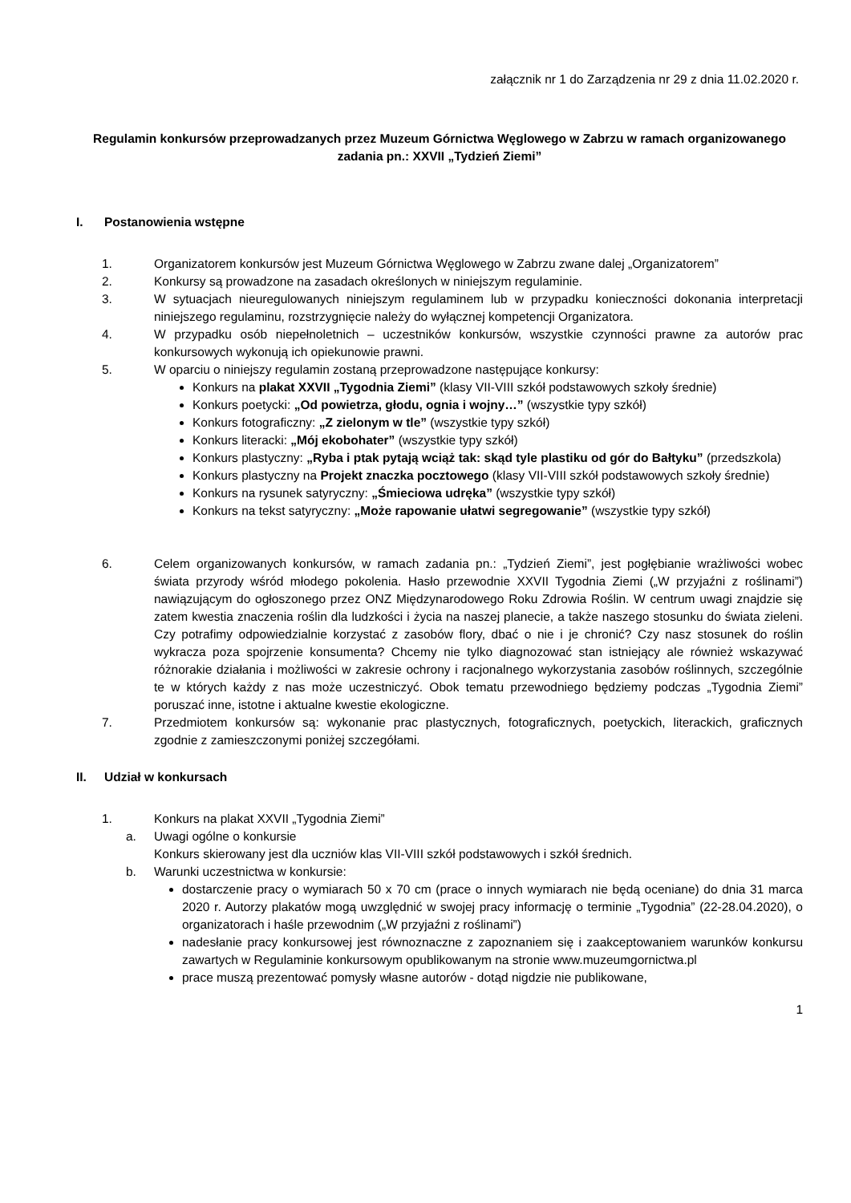załącznik nr 1 do Zarządzenia nr 29 z dnia 11.02.2020 r.
Regulamin konkursów przeprowadzanych przez Muzeum Górnictwa Węglowego w Zabrzu w ramach organizowanego zadania pn.: XXVII „Tydzień Ziemi”
I. Postanowienia wstępne
1. Organizatorem konkursów jest Muzeum Górnictwa Węglowego w Zabrzu zwane dalej „Organizatorem”
2. Konkursy są prowadzone na zasadach określonych w niniejszym regulaminie.
3. W sytuacjach nieuregulowanych niniejszym regulaminem lub w przypadku konieczności dokonania interpretacji niniejszego regulaminu, rozstrzygnięcie należy do wyłącznej kompetencji Organizatora.
4. W przypadku osób niepełnoletnich – uczestników konkursów, wszystkie czynności prawne za autorów prac konkursowych wykonują ich opiekunowie prawni.
5. W oparciu o niniejszy regulamin zostaną przeprowadzone następujące konkursy:
Konkurs na plakat XXVII „Tygodnia Ziemi” (klasy VII-VIII szkół podstawowych szkoły średnie)
Konkurs poetycki: „Od powietrza, głodu, ognia i wojny…” (wszystkie typy szkół)
Konkurs fotograficzny: „Z zielonym w tle” (wszystkie typy szkół)
Konkurs literacki: „Mój ekobohater” (wszystkie typy szkół)
Konkurs plastyczny: „Ryba i ptak pytają wciąż tak: skąd tyle plastiku od gór do Bałtyku” (przedszkola)
Konkurs plastyczny na Projekt znaczka pocztowego (klasy VII-VIII szkół podstawowych szkoły średnie)
Konkurs na rysunek satyryczny: „Śmieciowa udręka” (wszystkie typy szkół)
Konkurs na tekst satyryczny: „Może rapowanie ułatwi segregowanie” (wszystkie typy szkół)
6. Celem organizowanych konkursów, w ramach zadania pn.: „Tydzień Ziemi”, jest pogłębianie wrażliwości wobec świata przyrody wśród młodego pokolenia. Hasło przewodnie XXVII Tygodnia Ziemi („W przyjaźni z roślinami”) nawiązującym do ogłoszonego przez ONZ Międzynarodowego Roku Zdrowia Roślin. W centrum uwagi znajdzie się zatem kwestia znaczenia roślin dla ludzkości i życia na naszej planecie, a także naszego stosunku do świata zieleni. Czy potrafimy odpowiedzialnie korzystać z zasobów flory, dbać o nie i je chronić? Czy nasz stosunek do roślin wykracza poza spojrzenie konsumenta? Chcemy nie tylko diagnozować stan istniejący ale również wskazywać różnorakie działania i możliwości w zakresie ochrony i racjonalnego wykorzystania zasobów roślinnych, szczególnie te w których każdy z nas może uczestniczyć. Obok tematu przewodniego będziemy podczas „Tygodnia Ziemi” poruszać inne, istotne i aktualne kwestie ekologiczne.
7. Przedmiotem konkursów są: wykonanie prac plastycznych, fotograficznych, poetyckich, literackich, graficznych zgodnie z zamieszczonymi poniżej szczegółami.
II. Udział w konkursach
1. Konkurs na plakat XXVII „Tygodnia Ziemi”
a. Uwagi ogólne o konkursie
Konkurs skierowany jest dla uczniów klas VII-VIII szkół podstawowych i szkół średnich.
b. Warunki uczestnictwa w konkursie:
dostarczenie pracy o wymiarach 50 x 70 cm (prace o innych wymiarach nie będą oceniane) do dnia 31 marca 2020 r. Autorzy plakatów mogą uwzględnić w swojej pracy informację o terminie „Tygodnia” (22-28.04.2020), o organizatorach i haśle przewodnim („W przyjaźni z roślinami”)
nadesłanie pracy konkursowej jest równoznaczne z zapoznaniem się i zaakceptowaniem warunków konkursu zawartych w Regulaminie konkursowym opublikowanym na stronie www.muzeumgornictwa.pl
prace muszą prezentować pomysły własne autorów - dotąd nigdzie nie publikowane,
1